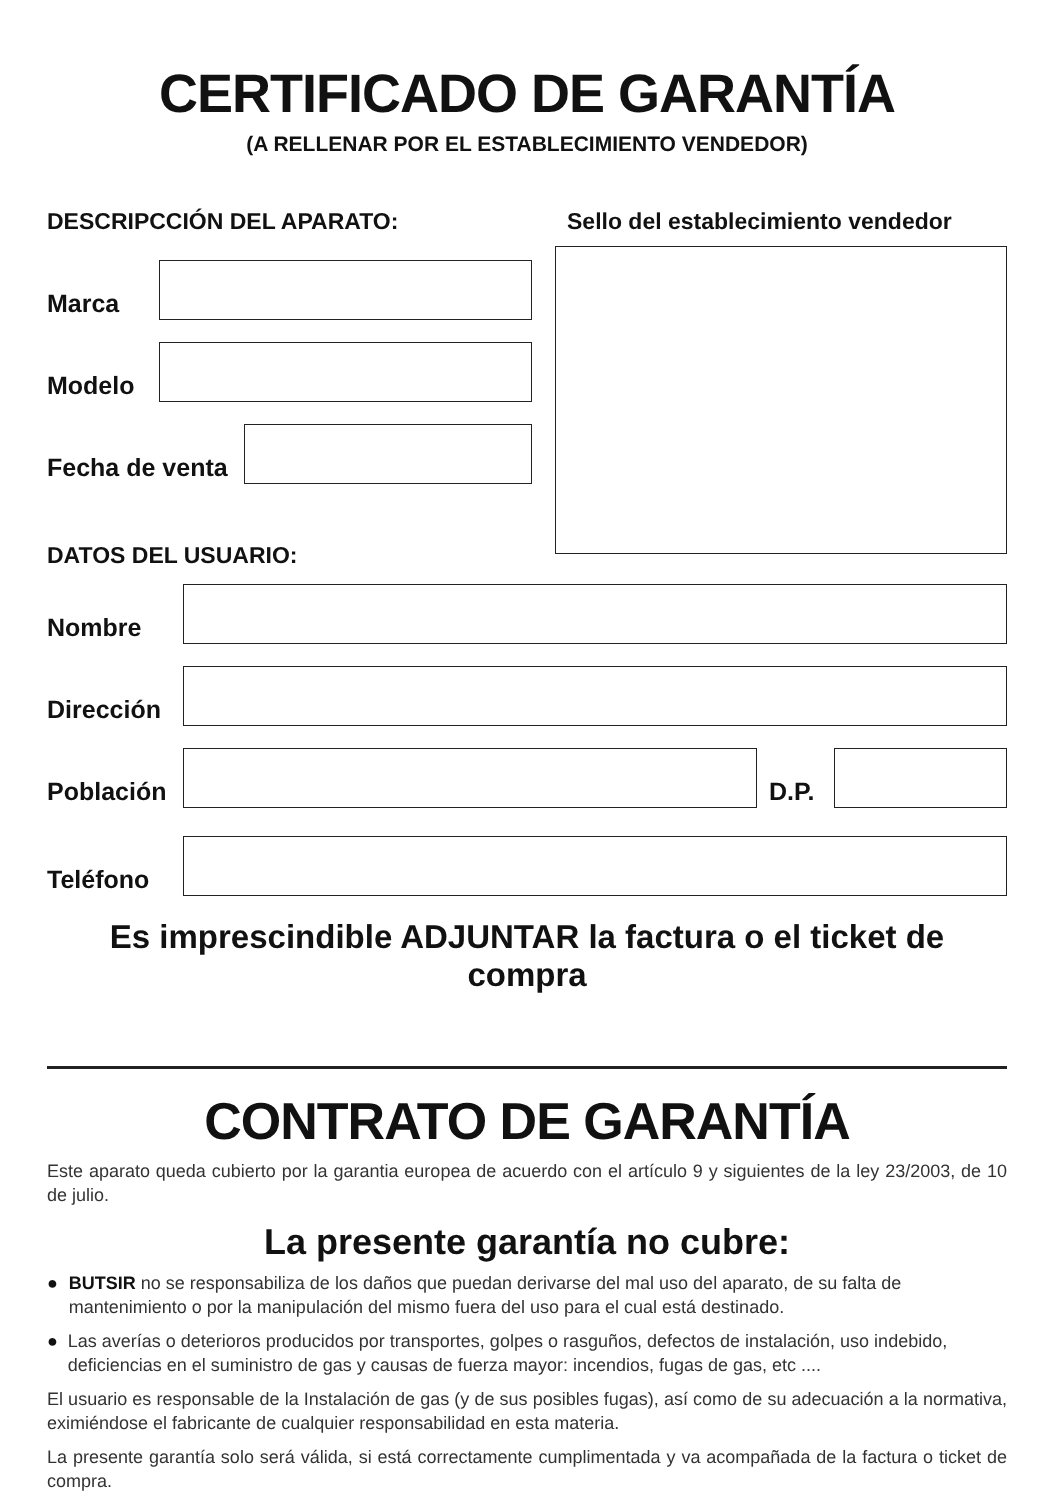CERTIFICADO DE GARANTÍA
(A RELLENAR POR EL ESTABLECIMIENTO VENDEDOR)
DESCRIPCCIÓN DEL APARATO:
Marca
Modelo
Fecha de venta
DATOS DEL USUARIO:
Sello del establecimiento vendedor
Nombre
Dirección
Población
D.P.
Teléfono
Es imprescindible ADJUNTAR la factura o el ticket de compra
CONTRATO DE GARANTÍA
Este aparato queda cubierto por la garantia europea de acuerdo con el artículo 9 y siguientes de la ley 23/2003, de 10 de julio.
La presente garantía no cubre:
● BUTSIR no se responsabiliza de los daños que puedan derivarse del mal uso del aparato, de su falta de mantenimiento o por la manipulación del mismo fuera del uso para el cual está destinado.
● Las averías o deterioros producidos por transportes, golpes o rasguños, defectos de instalación, uso indebido, deficiencias en el suministro de gas y causas de fuerza mayor: incendios, fugas de gas, etc ....
El usuario es responsable de la Instalación de gas (y de sus posibles fugas), así como de su adecuación a la normativa, eximiéndose el fabricante de cualquier responsabilidad en esta materia.
La presente garantía solo será válida, si está correctamente cumplimentada y va acompañada de la factura o ticket de compra.